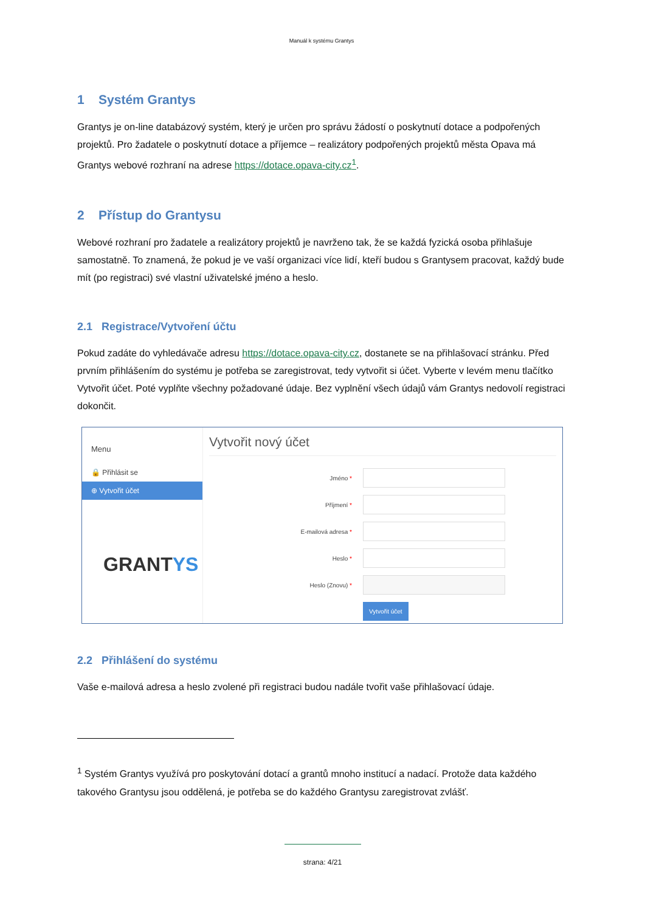Manuál k systému Grantys
1 Systém Grantys
Grantys je on-line databázový systém, který je určen pro správu žádostí o poskytnutí dotace a podpořených projektů. Pro žadatele o poskytnutí dotace a příjemce – realizátory podpořených projektů města Opava má Grantys webové rozhraní na adrese https://dotace.opava-city.cz<sup>1</sup>.
2 Přístup do Grantysu
Webové rozhraní pro žadatele a realizátory projektů je navrženo tak, že se každá fyzická osoba přihlašuje samostatně. To znamená, že pokud je ve vaší organizaci více lidí, kteří budou s Grantysem pracovat, každý bude mít (po registraci) své vlastní uživatelské jméno a heslo.
2.1 Registrace/Vytvoření účtu
Pokud zadáte do vyhledávače adresu https://dotace.opava-city.cz, dostanete se na přihlašovací stránku. Před prvním přihlášením do systému je potřeba se zaregistrovat, tedy vytvořit si účet. Vyberte v levém menu tlačítko Vytvořit účet. Poté vyplňte všechny požadované údaje. Bez vyplnění všech údajů vám Grantys nedovolí registraci dokončit.
Menu
🔒 Přihlásit se
⊕ Vytvořit účet
GRANTYS
Vytvořit nový účet
Jméno *
Příjmení *
E-mailová adresa *
Heslo *
Heslo (Znovu) *
Vytvořit účet
2.2 Přihlášení do systému
Vaše e-mailová adresa a heslo zvolené při registraci budou nadále tvořit vaše přihlašovací údaje.
<sup>1</sup> Systém Grantys využívá pro poskytování dotací a grantů mnoho institucí a nadací. Protože data každého takového Grantysu jsou oddělená, je potřeba se do každého Grantysu zaregistrovat zvlášť.
strana: 4/21